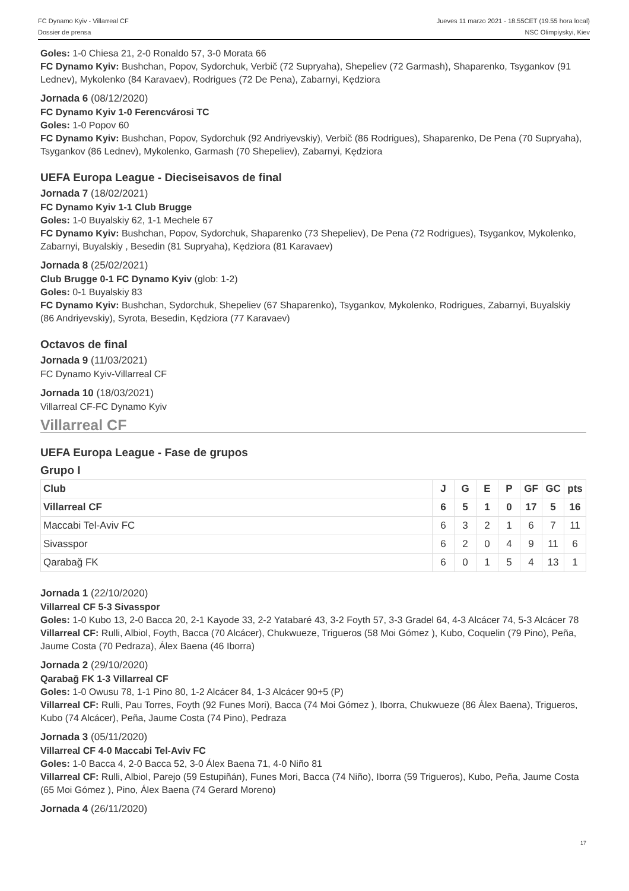FC Dynamo Kyiv - Villarreal CF
Dossier de prensa
Jueves 11 marzo 2021 - 18.55CET (19.55 hora local)
NSC Olimpiyskyi, Kiev
Goles: 1-0 Chiesa 21, 2-0 Ronaldo 57, 3-0 Morata 66
FC Dynamo Kyiv: Bushchan, Popov, Sydorchuk, Verbič (72 Supryaha), Shepeliev (72 Garmash), Shaparenko, Tsygankov (91 Lednev), Mykolenko (84 Karavaev), Rodrigues (72 De Pena), Zabarnyi, Kędziora
Jornada 6 (08/12/2020)
FC Dynamo Kyiv 1-0 Ferencvárosi TC
Goles: 1-0 Popov 60
FC Dynamo Kyiv: Bushchan, Popov, Sydorchuk (92 Andriyevskiy), Verbič (86 Rodrigues), Shaparenko, De Pena (70 Supryaha), Tsygankov (86 Lednev), Mykolenko, Garmash (70 Shepeliev), Zabarnyi, Kędziora
UEFA Europa League - Dieciseisavos de final
Jornada 7 (18/02/2021)
FC Dynamo Kyiv 1-1 Club Brugge
Goles: 1-0 Buyalskiy 62, 1-1 Mechele 67
FC Dynamo Kyiv: Bushchan, Popov, Sydorchuk, Shaparenko (73 Shepeliev), De Pena (72 Rodrigues), Tsygankov, Mykolenko, Zabarnyi, Buyalskiy , Besedin (81 Supryaha), Kędziora (81 Karavaev)
Jornada 8 (25/02/2021)
Club Brugge 0-1 FC Dynamo Kyiv (glob: 1-2)
Goles: 0-1 Buyalskiy 83
FC Dynamo Kyiv: Bushchan, Sydorchuk, Shepeliev (67 Shaparenko), Tsygankov, Mykolenko, Rodrigues, Zabarnyi, Buyalskiy (86 Andriyevskiy), Syrota, Besedin, Kędziora (77 Karavaev)
Octavos de final
Jornada 9 (11/03/2021)
FC Dynamo Kyiv-Villarreal CF
Jornada 10 (18/03/2021)
Villarreal CF-FC Dynamo Kyiv
Villarreal CF
UEFA Europa League - Fase de grupos
Grupo I
| Club | J | G | E | P | GF | GC | pts |
| --- | --- | --- | --- | --- | --- | --- | --- |
| Villarreal CF | 6 | 5 | 1 | 0 | 17 | 5 | 16 |
| Maccabi Tel-Aviv FC | 6 | 3 | 2 | 1 | 6 | 7 | 11 |
| Sivasspor | 6 | 2 | 0 | 4 | 9 | 11 | 6 |
| Qarabağ FK | 6 | 0 | 1 | 5 | 4 | 13 | 1 |
Jornada 1 (22/10/2020)
Villarreal CF 5-3 Sivasspor
Goles: 1-0 Kubo 13, 2-0 Bacca 20, 2-1 Kayode 33, 2-2 Yatabaré 43, 3-2 Foyth 57, 3-3 Gradel 64, 4-3 Alcácer 74, 5-3 Alcácer 78
Villarreal CF: Rulli, Albiol, Foyth, Bacca (70 Alcácer), Chukwueze, Trigueros (58 Moi Gómez ), Kubo, Coquelin (79 Pino), Peña, Jaume Costa (70 Pedraza), Álex Baena (46 Iborra)
Jornada 2 (29/10/2020)
Qarabağ FK 1-3 Villarreal CF
Goles: 1-0 Owusu 78, 1-1 Pino 80, 1-2 Alcácer 84, 1-3 Alcácer 90+5 (P)
Villarreal CF: Rulli, Pau Torres, Foyth (92 Funes Mori), Bacca (74 Moi Gómez ), Iborra, Chukwueze (86 Álex Baena), Trigueros, Kubo (74 Alcácer), Peña, Jaume Costa (74 Pino), Pedraza
Jornada 3 (05/11/2020)
Villarreal CF 4-0 Maccabi Tel-Aviv FC
Goles: 1-0 Bacca 4, 2-0 Bacca 52, 3-0 Álex Baena 71, 4-0 Niño 81
Villarreal CF: Rulli, Albiol, Parejo (59 Estupiñán), Funes Mori, Bacca (74 Niño), Iborra (59 Trigueros), Kubo, Peña, Jaume Costa (65 Moi Gómez ), Pino, Álex Baena (74 Gerard Moreno)
Jornada 4 (26/11/2020)
17